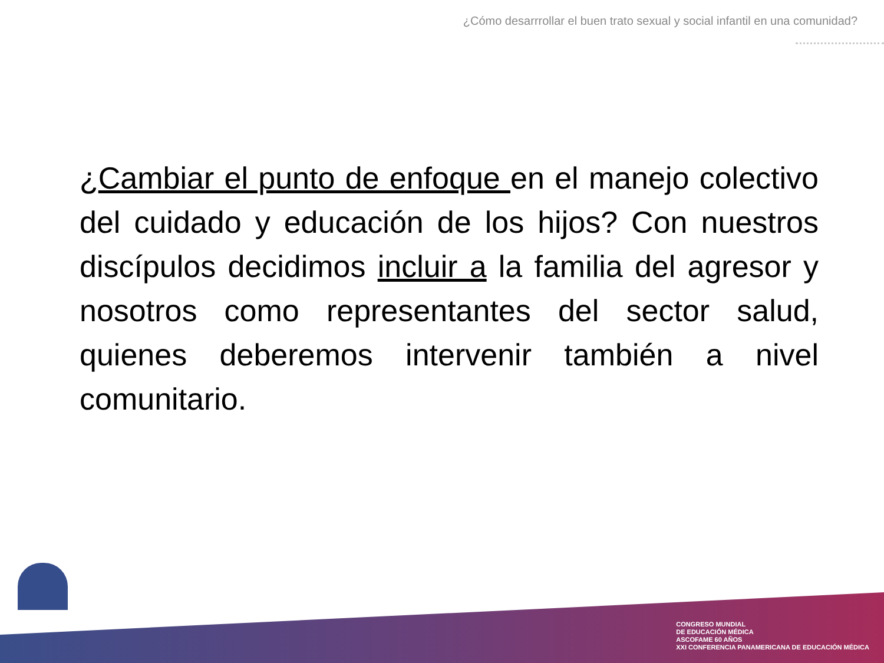¿Cómo desarrrollar el buen trato sexual y social infantil en una comunidad?
¿Cambiar el punto de enfoque en el manejo colectivo del cuidado y educación de los hijos? Con nuestros discípulos decidimos incluir a la familia del agresor y nosotros como representantes del sector salud, quienes deberemos intervenir también a nivel comunitario.
CONGRESO MUNDIAL
DE EDUCACIÓN MÉDICA
ASCOFAME 60 AÑOS
XXI CONFERENCIA PANAMERICANA DE EDUCACIÓN MÉDICA